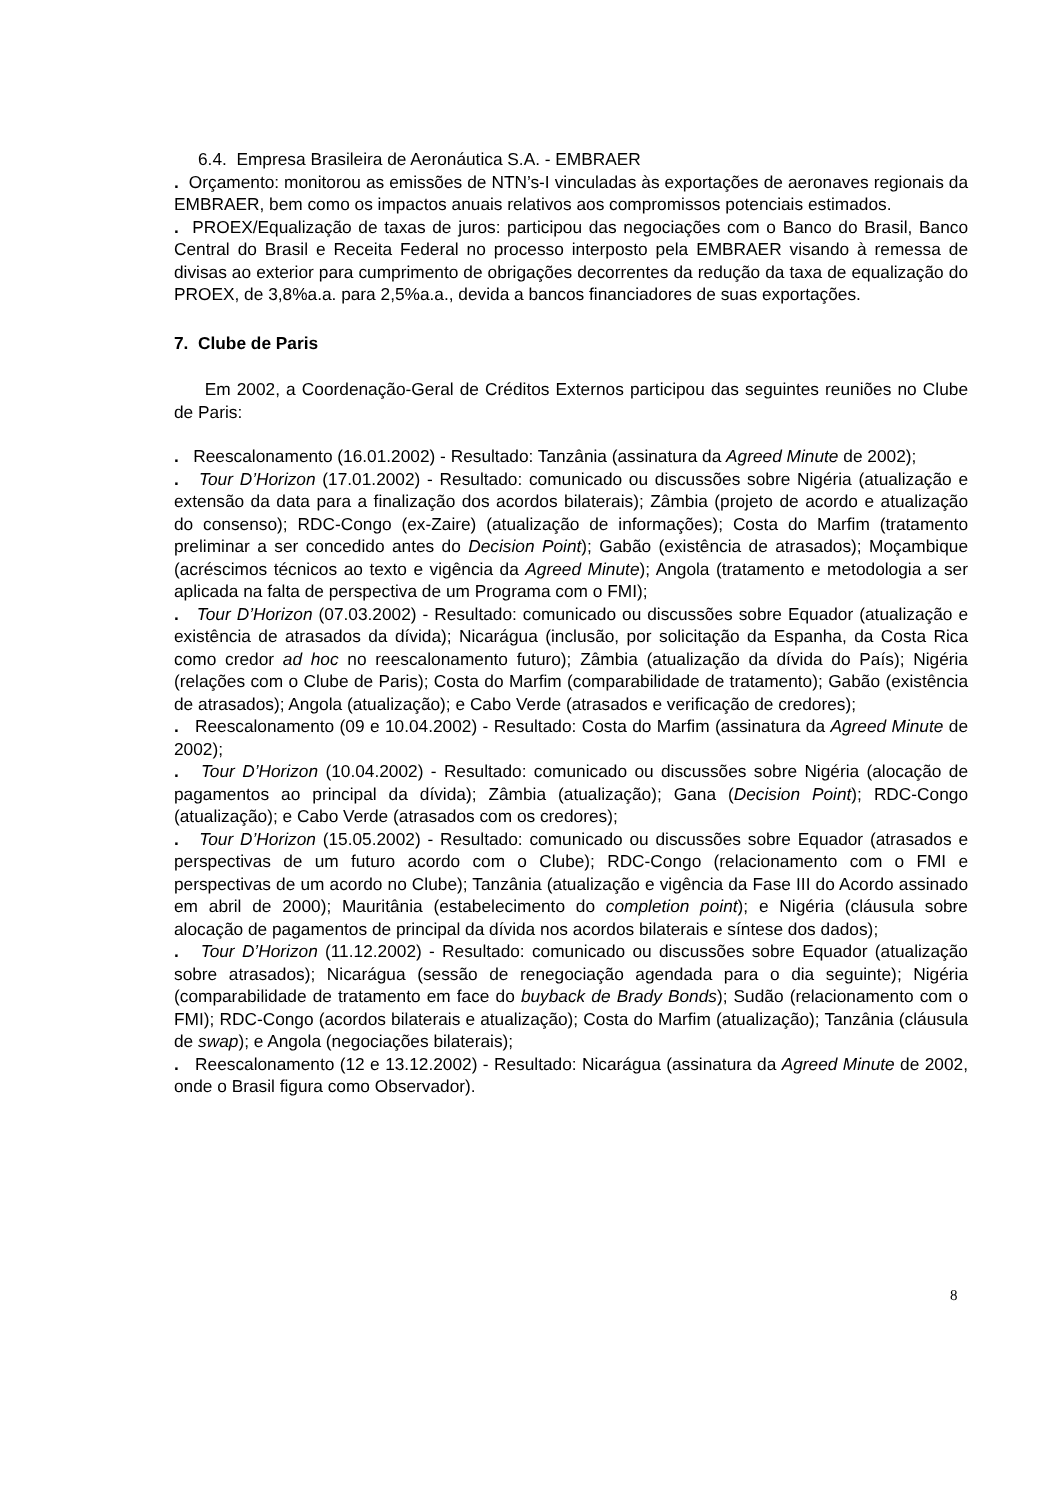6.4. Empresa Brasileira de Aeronáutica S.A. - EMBRAER
. Orçamento: monitorou as emissões de NTN’s-I vinculadas às exportações de aeronaves regionais da EMBRAER, bem como os impactos anuais relativos aos compromissos potenciais estimados.
. PROEX/Equalização de taxas de juros: participou das negociações com o Banco do Brasil, Banco Central do Brasil e Receita Federal no processo interposto pela EMBRAER visando à remessa de divisas ao exterior para cumprimento de obrigações decorrentes da redução da taxa de equalização do PROEX, de 3,8%a.a. para 2,5%a.a., devida a bancos financiadores de suas exportações.
7. Clube de Paris
Em 2002, a Coordenação-Geral de Créditos Externos participou das seguintes reuniões no Clube de Paris:
. Reescalonamento (16.01.2002) - Resultado: Tanzânia (assinatura da Agreed Minute de 2002);
. Tour D’Horizon (17.01.2002) - Resultado: comunicado ou discussões sobre Nigéria (atualização e extensão da data para a finalização dos acordos bilaterais); Zâmbia (projeto de acordo e atualização do consenso); RDC-Congo (ex-Zaire) (atualização de informações); Costa do Marfim (tratamento preliminar a ser concedido antes do Decision Point); Gabão (existência de atrasados); Moçambique (acréscimos técnicos ao texto e vigência da Agreed Minute); Angola (tratamento e metodologia a ser aplicada na falta de perspectiva de um Programa com o FMI);
. Tour D’Horizon (07.03.2002) - Resultado: comunicado ou discussões sobre Equador (atualização e existência de atrasados da dívida); Nicarágua (inclusão, por solicitação da Espanha, da Costa Rica como credor ad hoc no reescalonamento futuro); Zâmbia (atualização da dívida do País); Nigéria (relações com o Clube de Paris); Costa do Marfim (comparabilidade de tratamento); Gabão (existência de atrasados); Angola (atualização); e Cabo Verde (atrasados e verificação de credores);
. Reescalonamento (09 e 10.04.2002) - Resultado: Costa do Marfim (assinatura da Agreed Minute de 2002);
. Tour D’Horizon (10.04.2002) - Resultado: comunicado ou discussões sobre Nigéria (alocação de pagamentos ao principal da dívida); Zâmbia (atualização); Gana (Decision Point); RDC-Congo (atualização); e Cabo Verde (atrasados com os credores);
. Tour D’Horizon (15.05.2002) - Resultado: comunicado ou discussões sobre Equador (atrasados e perspectivas de um futuro acordo com o Clube); RDC-Congo (relacionamento com o FMI e perspectivas de um acordo no Clube); Tanzânia (atualização e vigência da Fase III do Acordo assinado em abril de 2000); Mauritânia (estabelecimento do completion point); e Nigéria (cláusula sobre alocação de pagamentos de principal da dívida nos acordos bilaterais e síntese dos dados);
. Tour D’Horizon (11.12.2002) - Resultado: comunicado ou discussões sobre Equador (atualização sobre atrasados); Nicarágua (sessão de renegociação agendada para o dia seguinte); Nigéria (comparabilidade de tratamento em face do buyback de Brady Bonds); Sudão (relacionamento com o FMI); RDC-Congo (acordos bilaterais e atualização); Costa do Marfim (atualização); Tanzânia (cláusula de swap); e Angola (negociações bilaterais);
. Reescalonamento (12 e 13.12.2002) - Resultado: Nicarágua (assinatura da Agreed Minute de 2002, onde o Brasil figura como Observador).
8